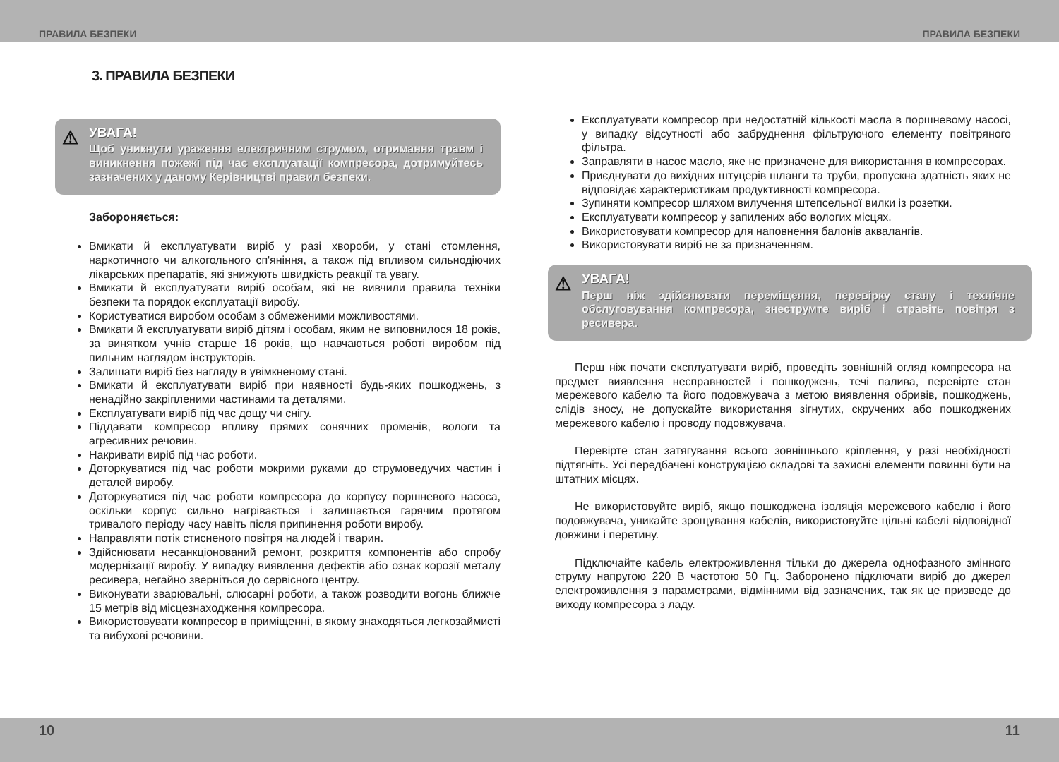ПРАВИЛА БЕЗПЕКИ ПРАВИЛА БЕЗПЕКИ
3. ПРАВИЛА БЕЗПЕКИ
⚠
УВАГА!
Щоб уникнути ураження електричним струмом, отримання травм і виникнення пожежі під час експлуатації компресора, дотримуйтесь зазначених у даному Керівництві правил безпеки.
Забороняється:
Вмикати й експлуатувати виріб у разі хвороби, у стані стомлення, наркотичного чи алкогольного сп'яніння, а також під впливом сильнодіючих лікарських препаратів, які знижують швидкість реакції та увагу.
Вмикати й експлуатувати виріб особам, які не вивчили правила техніки безпеки та порядок експлуатації виробу.
Користуватися виробом особам з обмеженими можливостями.
Вмикати й експлуатувати виріб дітям і особам, яким не виповнилося 18 років, за винятком учнів старше 16 років, що навчаються роботі виробом під пильним наглядом інструкторів.
Залишати виріб без нагляду в увімкненому стані.
Вмикати й експлуатувати виріб при наявності будь-яких пошкоджень, з ненадійно закріпленими частинами та деталями.
Експлуатувати виріб під час дощу чи снігу.
Піддавати компресор впливу прямих сонячних променів, вологи та агресивних речовин.
Накривати виріб під час роботи.
Доторкуватися під час роботи мокрими руками до струмоведучих частин і деталей виробу.
Доторкуватися під час роботи компресора до корпусу поршневого насоса, оскільки корпус сильно нагрівається і залишається гарячим протягом тривалого періоду часу навіть після припинення роботи виробу.
Направляти потік стисненого повітря на людей і тварин.
Здійснювати несанкціонований ремонт, розкриття компонентів або спробу модернізації виробу. У випадку виявлення дефектів або ознак корозії металу ресивера, негайно зверніться до сервісного центру.
Виконувати зварювальні, слюсарні роботи, а також розводити вогонь ближче 15 метрів від місцезнаходження компресора.
Використовувати компресор в приміщенні, в якому знаходяться легкозаймисті та вибухові речовини.
Експлуатувати компресор при недостатній кількості масла в поршневому насосі, у випадку відсутності або забруднення фільтруючого елементу повітряного фільтра.
Заправляти в насос масло, яке не призначене для використання в компресорах.
Приєднувати до вихідних штуцерів шланги та труби, пропускна здатність яких не відповідає характеристикам продуктивності компресора.
Зупиняти компресор шляхом вилучення штепсельної вилки із розетки.
Експлуатувати компресор у запилених або вологих місцях.
Використовувати компресор для наповнення балонів аквалангів.
Використовувати виріб не за призначенням.
⚠
УВАГА!
Перш ніж здійснювати переміщення, перевірку стану і технічне обслуговування компресора, знеструмте виріб і стравіть повітря з ресивера.
Перш ніж почати експлуатувати виріб, проведіть зовнішній огляд компресора на предмет виявлення несправностей і пошкоджень, течі палива, перевірте стан мережевого кабелю та його подовжувача з метою виявлення обривів, пошкоджень, слідів зносу, не допускайте використання зігнутих, скручених або пошкоджених мережевого кабелю і проводу подовжувача.
Перевірте стан затягування всього зовнішнього кріплення, у разі необхідності підтягніть. Усі передбачені конструкцією складові та захисні елементи повинні бути на штатних місцях.
Не використовуйте виріб, якщо пошкоджена ізоляція мережевого кабелю і його подовжувача, уникайте зрощування кабелів, використовуйте цільні кабелі відповідної довжини і перетину.
Підключайте кабель електроживлення тільки до джерела однофазного змінного струму напругою 220 В частотою 50 Гц. Заборонено підключати виріб до джерел електроживлення з параметрами, відмінними від зазначених, так як це призведе до виходу компресора з ладу.
10 11